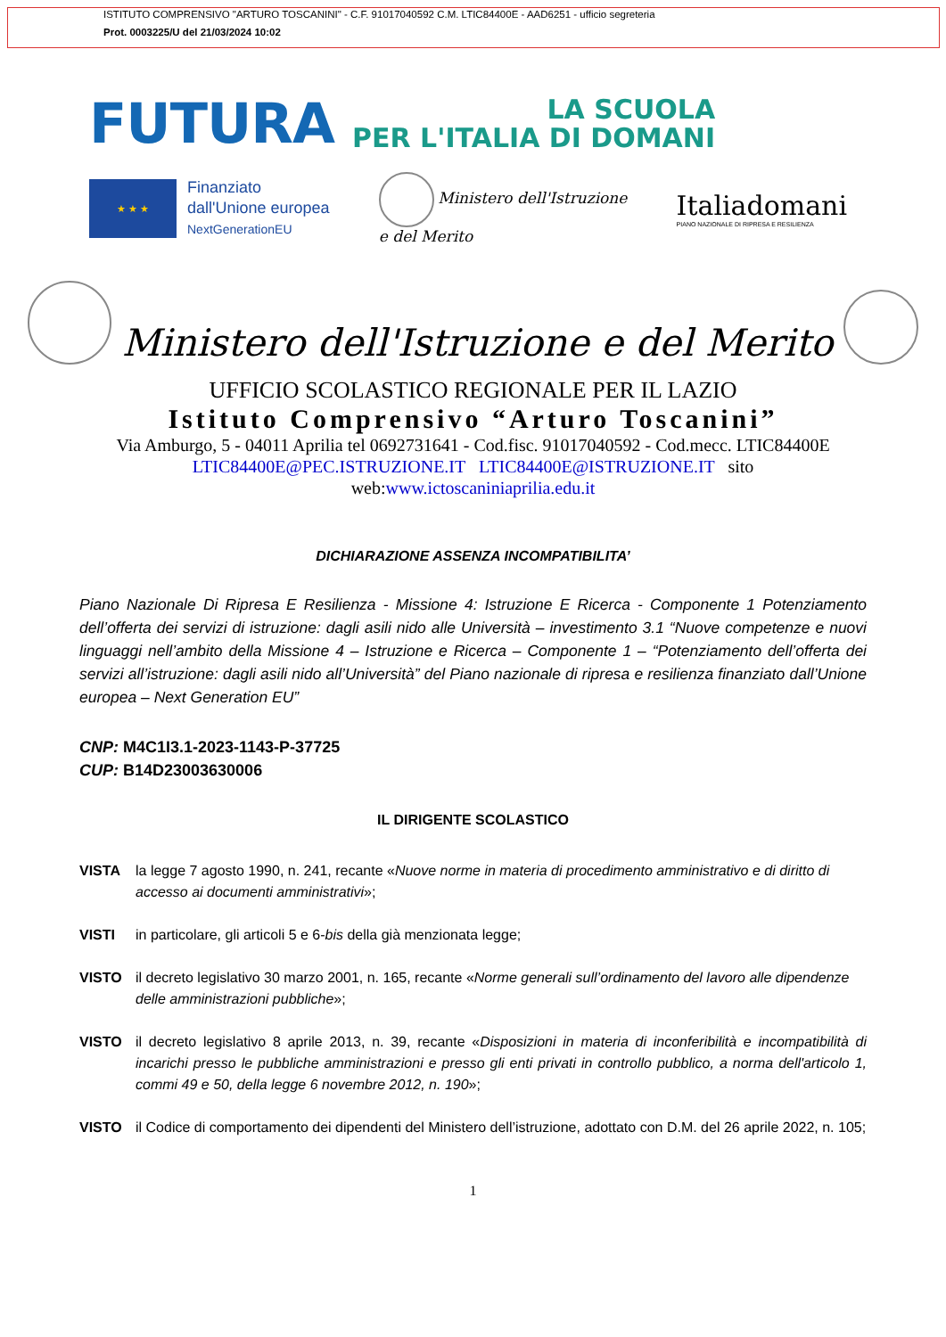ISTITUTO COMPRENSIVO "ARTURO TOSCANINI" - C.F. 91017040592 C.M. LTIC84400E - AAD6251 - ufficio segreteria
Prot. 0003225/U del 21/03/2024 10:02
FUTURA LA SCUOLA
PER L'ITALIA DI DOMANI
★ ★ ★
Finanziato
dall'Unione europea
NextGenerationEU
Ministero dell'Istruzione
e del Merito
Italiadomani
PIANO NAZIONALE DI RIPRESA E RESILIENZA
Ministero dell'Istruzione e del Merito
UFFICIO SCOLASTICO REGIONALE PER IL LAZIO
Istituto Comprensivo “Arturo Toscanini”
Via Amburgo, 5 - 04011 Aprilia tel 0692731641 - Cod.fisc. 91017040592 - Cod.mecc. LTIC84400E
LTIC84400E@PEC.ISTRUZIONE.IT LTIC84400E@ISTRUZIONE.IT sito
web:www.ictoscaniniaprilia.edu.it
DICHIARAZIONE ASSENZA INCOMPATIBILITA’
Piano Nazionale Di Ripresa E Resilienza - Missione 4: Istruzione E Ricerca - Componente 1 Potenziamento dell’offerta dei servizi di istruzione: dagli asili nido alle Università – investimento 3.1 “Nuove competenze e nuovi linguaggi nell’ambito della Missione 4 – Istruzione e Ricerca – Componente 1 – “Potenziamento dell’offerta dei servizi all’istruzione: dagli asili nido all’Università” del Piano nazionale di ripresa e resilienza finanziato dall’Unione europea – Next Generation EU”
CNP: M4C1I3.1-2023-1143-P-37725
CUP: B14D23003630006
IL DIRIGENTE SCOLASTICO
VISTA la legge 7 agosto 1990, n. 241, recante «Nuove norme in materia di procedimento amministrativo e di diritto di accesso ai documenti amministrativi»;
VISTI in particolare, gli articoli 5 e 6-bis della già menzionata legge;
VISTO il decreto legislativo 30 marzo 2001, n. 165, recante «Norme generali sull’ordinamento del lavoro alle dipendenze delle amministrazioni pubbliche»;
VISTO il decreto legislativo 8 aprile 2013, n. 39, recante «Disposizioni in materia di inconferibilità e incompatibilità di incarichi presso le pubbliche amministrazioni e presso gli enti privati in controllo pubblico, a norma dell'articolo 1, commi 49 e 50, della legge 6 novembre 2012, n. 190»;
VISTO il Codice di comportamento dei dipendenti del Ministero dell’istruzione, adottato con D.M. del 26 aprile 2022, n. 105;
1